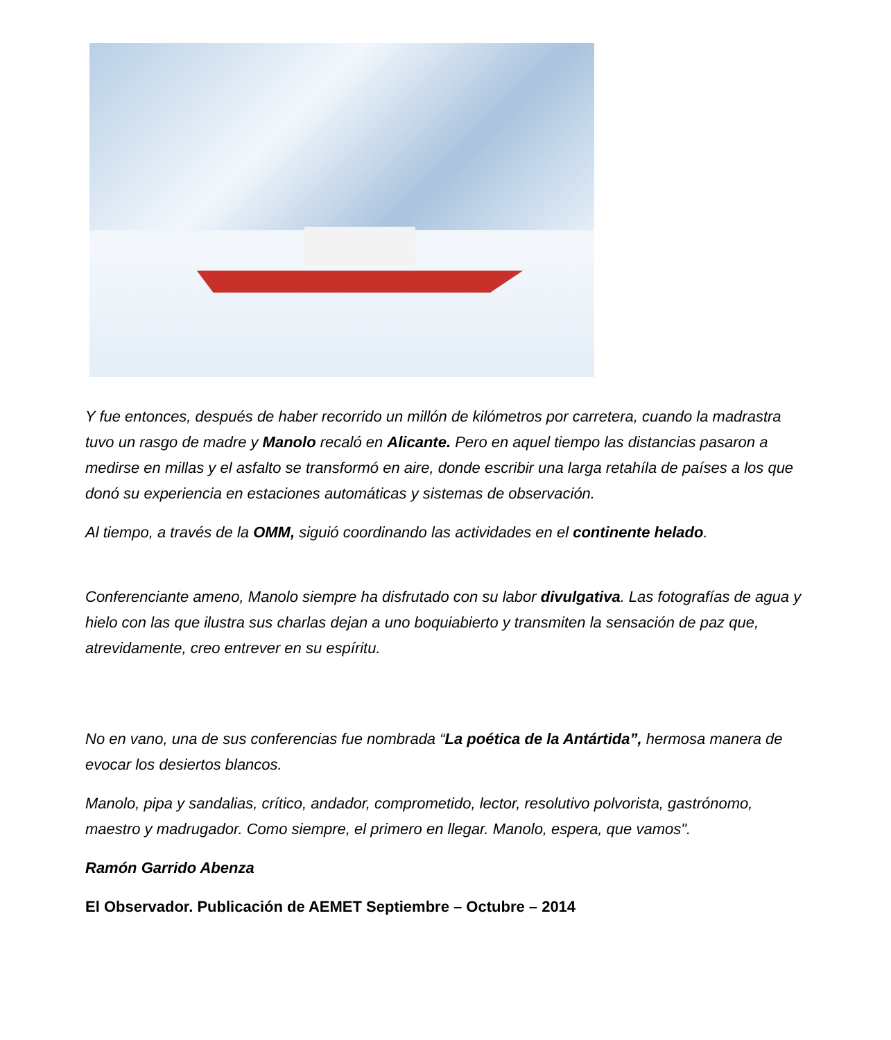Y fue entonces, después de haber recorrido un millón de kilómetros por carretera, cuando la madrastra tuvo un rasgo de madre y Manolo recaló en Alicante. Pero en aquel tiempo las distancias pasaron a medirse en millas y el asfalto se transformó en aire, donde escribir una larga retahíla de países a los que donó su experiencia en estaciones automáticas y sistemas de observación.
Al tiempo, a través de la OMM, siguió coordinando las actividades en el continente helado.
Conferenciante ameno, Manolo siempre ha disfrutado con su labor divulgativa. Las fotografías de agua y hielo con las que ilustra sus charlas dejan a uno boquiabierto y transmiten la sensación de paz que, atrevidamente, creo entrever en su espíritu.
No en vano, una de sus conferencias fue nombrada “La poética de la Antártida”, hermosa manera de evocar los desiertos blancos.
Manolo, pipa y sandalias, crítico, andador, comprometido, lector, resolutivo polvorista, gastrónomo, maestro y madrugador. Como siempre, el primero en llegar. Manolo, espera, que vamos".
Ramón Garrido Abenza
El Observador. Publicación de AEMET Septiembre – Octubre – 2014